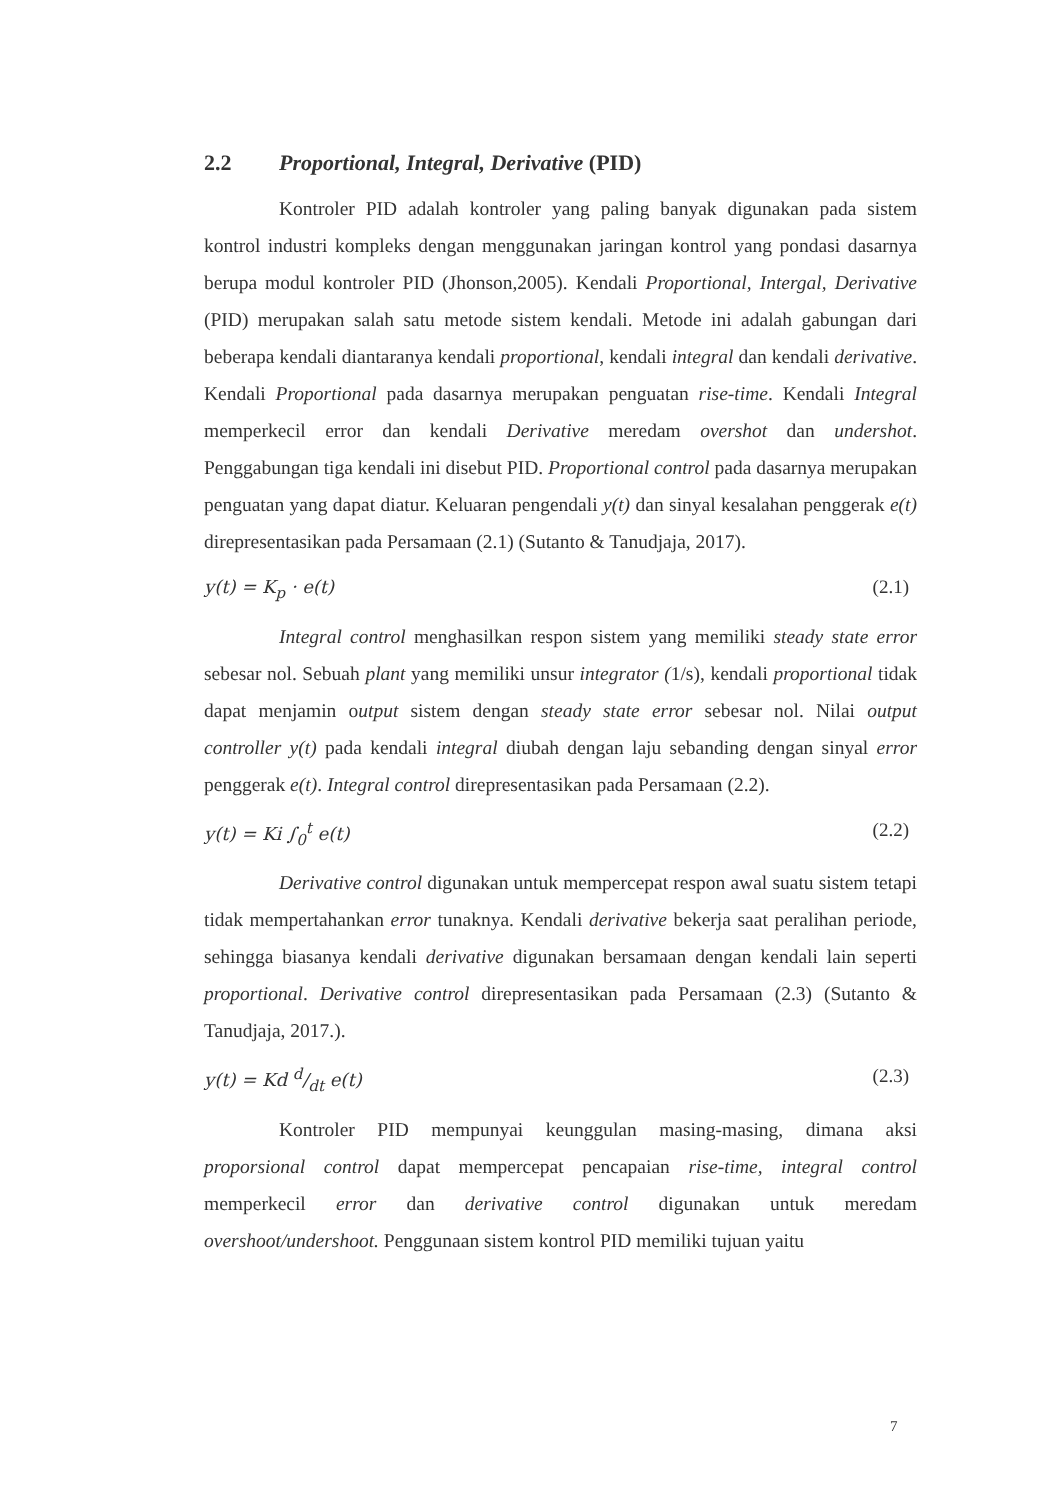2.2 Proportional, Integral, Derivative (PID)
Kontroler PID adalah kontroler yang paling banyak digunakan pada sistem kontrol industri kompleks dengan menggunakan jaringan kontrol yang pondasi dasarnya berupa modul kontroler PID (Jhonson,2005). Kendali Proportional, Intergal, Derivative (PID) merupakan salah satu metode sistem kendali. Metode ini adalah gabungan dari beberapa kendali diantaranya kendali proportional, kendali integral dan kendali derivative. Kendali Proportional pada dasarnya merupakan penguatan rise-time. Kendali Integral memperkecil error dan kendali Derivative meredam overshot dan undershot. Penggabungan tiga kendali ini disebut PID. Proportional control pada dasarnya merupakan penguatan yang dapat diatur. Keluaran pengendali y(t) dan sinyal kesalahan penggerak e(t) direpresentasikan pada Persamaan (2.1) (Sutanto & Tanudjaja, 2017).
y(t) = K<sub>p</sub> · e(t) (2.1)
Integral control menghasilkan respon sistem yang memiliki steady state error sebesar nol. Sebuah plant yang memiliki unsur integrator (1/s), kendali proportional tidak dapat menjamin output sistem dengan steady state error sebesar nol. Nilai output controller y(t) pada kendali integral diubah dengan laju sebanding dengan sinyal error penggerak e(t). Integral control direpresentasikan pada Persamaan (2.2).
y(t) = Ki ∫<sub>0</sub><sup>t</sup> e(t) (2.2)
Derivative control digunakan untuk mempercepat respon awal suatu sistem tetapi tidak mempertahankan error tunaknya. Kendali derivative bekerja saat peralihan periode, sehingga biasanya kendali derivative digunakan bersamaan dengan kendali lain seperti proportional. Derivative control direpresentasikan pada Persamaan (2.3) (Sutanto & Tanudjaja, 2017.).
y(t) = Kd d/dt e(t) (2.3)
Kontroler PID mempunyai keunggulan masing-masing, dimana aksi proporsional control dapat mempercepat pencapaian rise-time, integral control memperkecil error dan derivative control digunakan untuk meredam overshoot/undershoot. Penggunaan sistem kontrol PID memiliki tujuan yaitu
7